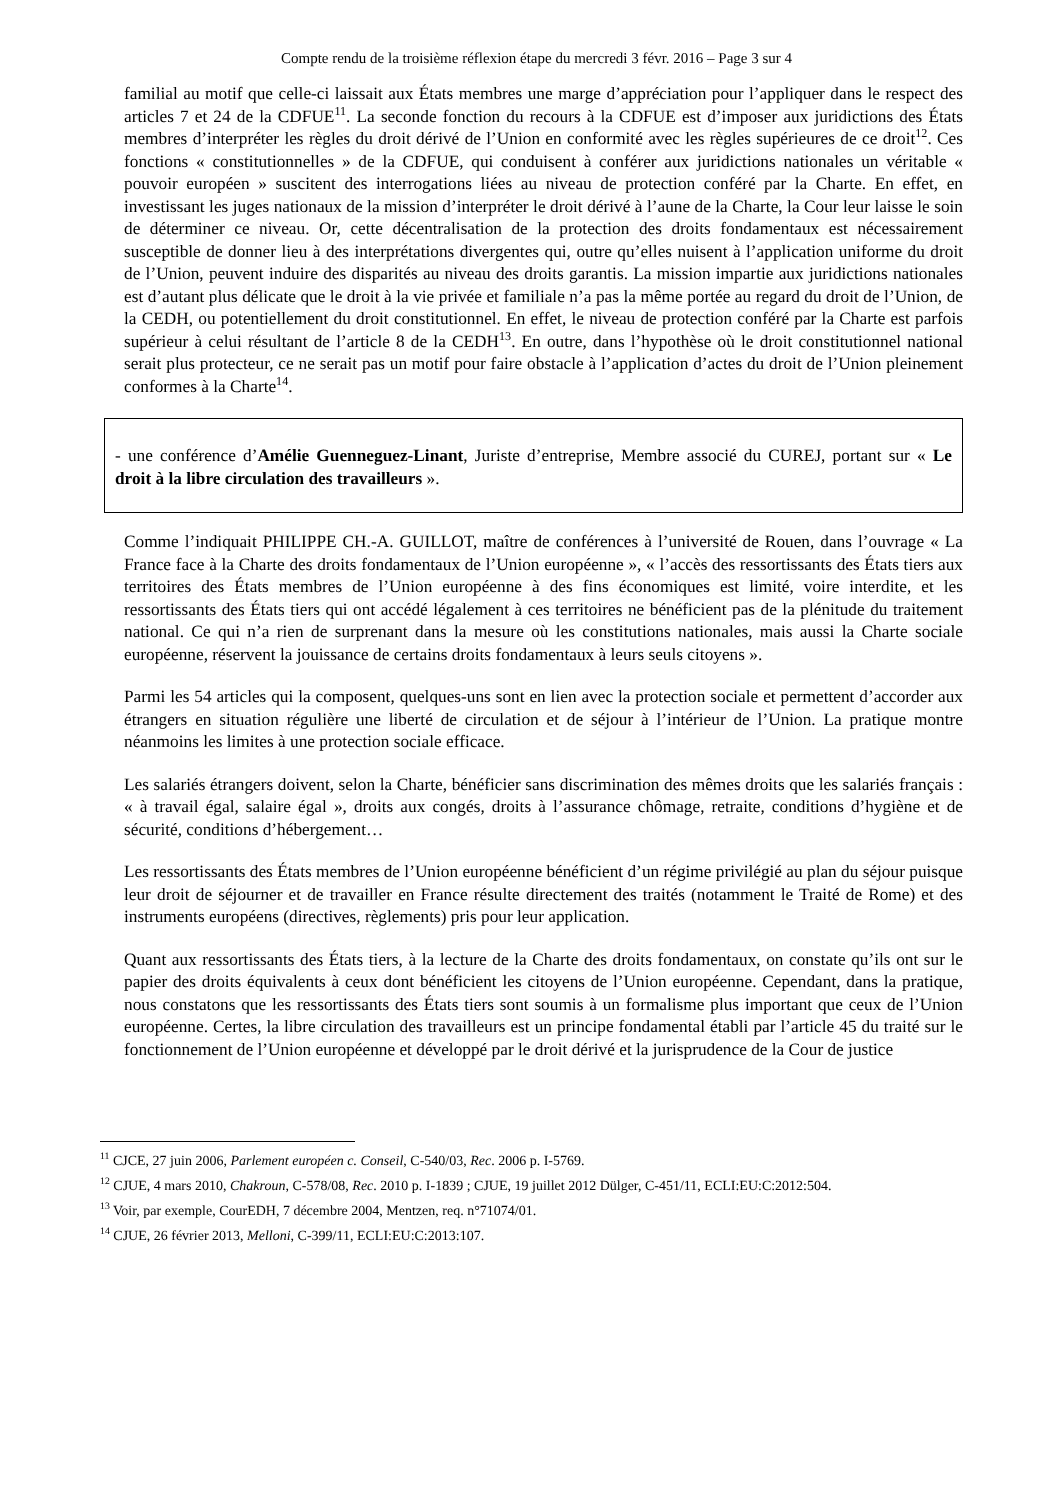Compte rendu de la troisième réflexion étape du mercredi 3 févr. 2016 – Page 3 sur 4
familial au motif que celle-ci laissait aux États membres une marge d’appréciation pour l’appliquer dans le respect des articles 7 et 24 de la CDFUE<sup>11</sup>. La seconde fonction du recours à la CDFUE est d’imposer aux juridictions des États membres d’interpréter les règles du droit dérivé de l’Union en conformité avec les règles supérieures de ce droit<sup>12</sup>. Ces fonctions « constitutionnelles » de la CDFUE, qui conduisent à conférer aux juridictions nationales un véritable « pouvoir européen » suscitent des interrogations liées au niveau de protection conféré par la Charte. En effet, en investissant les juges nationaux de la mission d’interpréter le droit dérivé à l’aune de la Charte, la Cour leur laisse le soin de déterminer ce niveau. Or, cette décentralisation de la protection des droits fondamentaux est nécessairement susceptible de donner lieu à des interprétations divergentes qui, outre qu’elles nuisent à l’application uniforme du droit de l’Union, peuvent induire des disparités au niveau des droits garantis. La mission impartie aux juridictions nationales est d’autant plus délicate que le droit à la vie privée et familiale n’a pas la même portée au regard du droit de l’Union, de la CEDH, ou potentiellement du droit constitutionnel. En effet, le niveau de protection conféré par la Charte est parfois supérieur à celui résultant de l’article 8 de la CEDH<sup>13</sup>. En outre, dans l’hypothèse où le droit constitutionnel national serait plus protecteur, ce ne serait pas un motif pour faire obstacle à l’application d’actes du droit de l’Union pleinement conformes à la Charte<sup>14</sup>.
- une conférence d’Amélie Guenneguez-Linant, Juriste d’entreprise, Membre associé du CUREJ, portant sur « Le droit à la libre circulation des travailleurs ».
Comme l’indiquait PHILIPPE CH.-A. GUILLOT, maître de conférences à l’université de Rouen, dans l’ouvrage « La France face à la Charte des droits fondamentaux de l’Union européenne », « l’accès des ressortissants des États tiers aux territoires des États membres de l’Union européenne à des fins économiques est limité, voire interdite, et les ressortissants des États tiers qui ont accédé légalement à ces territoires ne bénéficient pas de la plénitude du traitement national. Ce qui n’a rien de surprenant dans la mesure où les constitutions nationales, mais aussi la Charte sociale européenne, réservent la jouissance de certains droits fondamentaux à leurs seuls citoyens ».
Parmi les 54 articles qui la composent, quelques-uns sont en lien avec la protection sociale et permettent d’accorder aux étrangers en situation régulière une liberté de circulation et de séjour à l’intérieur de l’Union. La pratique montre néanmoins les limites à une protection sociale efficace.
Les salariés étrangers doivent, selon la Charte, bénéficier sans discrimination des mêmes droits que les salariés français : « à travail égal, salaire égal », droits aux congés, droits à l’assurance chômage, retraite, conditions d’hygiène et de sécurité, conditions d’hébergement…
Les ressortissants des États membres de l’Union européenne bénéficient d’un régime privilégié au plan du séjour puisque leur droit de séjourner et de travailler en France résulte directement des traités (notamment le Traité de Rome) et des instruments européens (directives, règlements) pris pour leur application.
Quant aux ressortissants des États tiers, à la lecture de la Charte des droits fondamentaux, on constate qu’ils ont sur le papier des droits équivalents à ceux dont bénéficient les citoyens de l’Union européenne. Cependant, dans la pratique, nous constatons que les ressortissants des États tiers sont soumis à un formalisme plus important que ceux de l’Union européenne. Certes, la libre circulation des travailleurs est un principe fondamental établi par l’article 45 du traité sur le fonctionnement de l’Union européenne et développé par le droit dérivé et la jurisprudence de la Cour de justice
<sup>11</sup> CJCE, 27 juin 2006, Parlement européen c. Conseil, C-540/03, Rec. 2006 p. I-5769.
<sup>12</sup> CJUE, 4 mars 2010, Chakroun, C-578/08, Rec. 2010 p. I-1839 ; CJUE, 19 juillet 2012 Dülger, C-451/11, ECLI:EU:C:2012:504.
<sup>13</sup> Voir, par exemple, CourEDH, 7 décembre 2004, Mentzen, req. n°71074/01.
<sup>14</sup> CJUE, 26 février 2013, Melloni, C-399/11, ECLI:EU:C:2013:107.